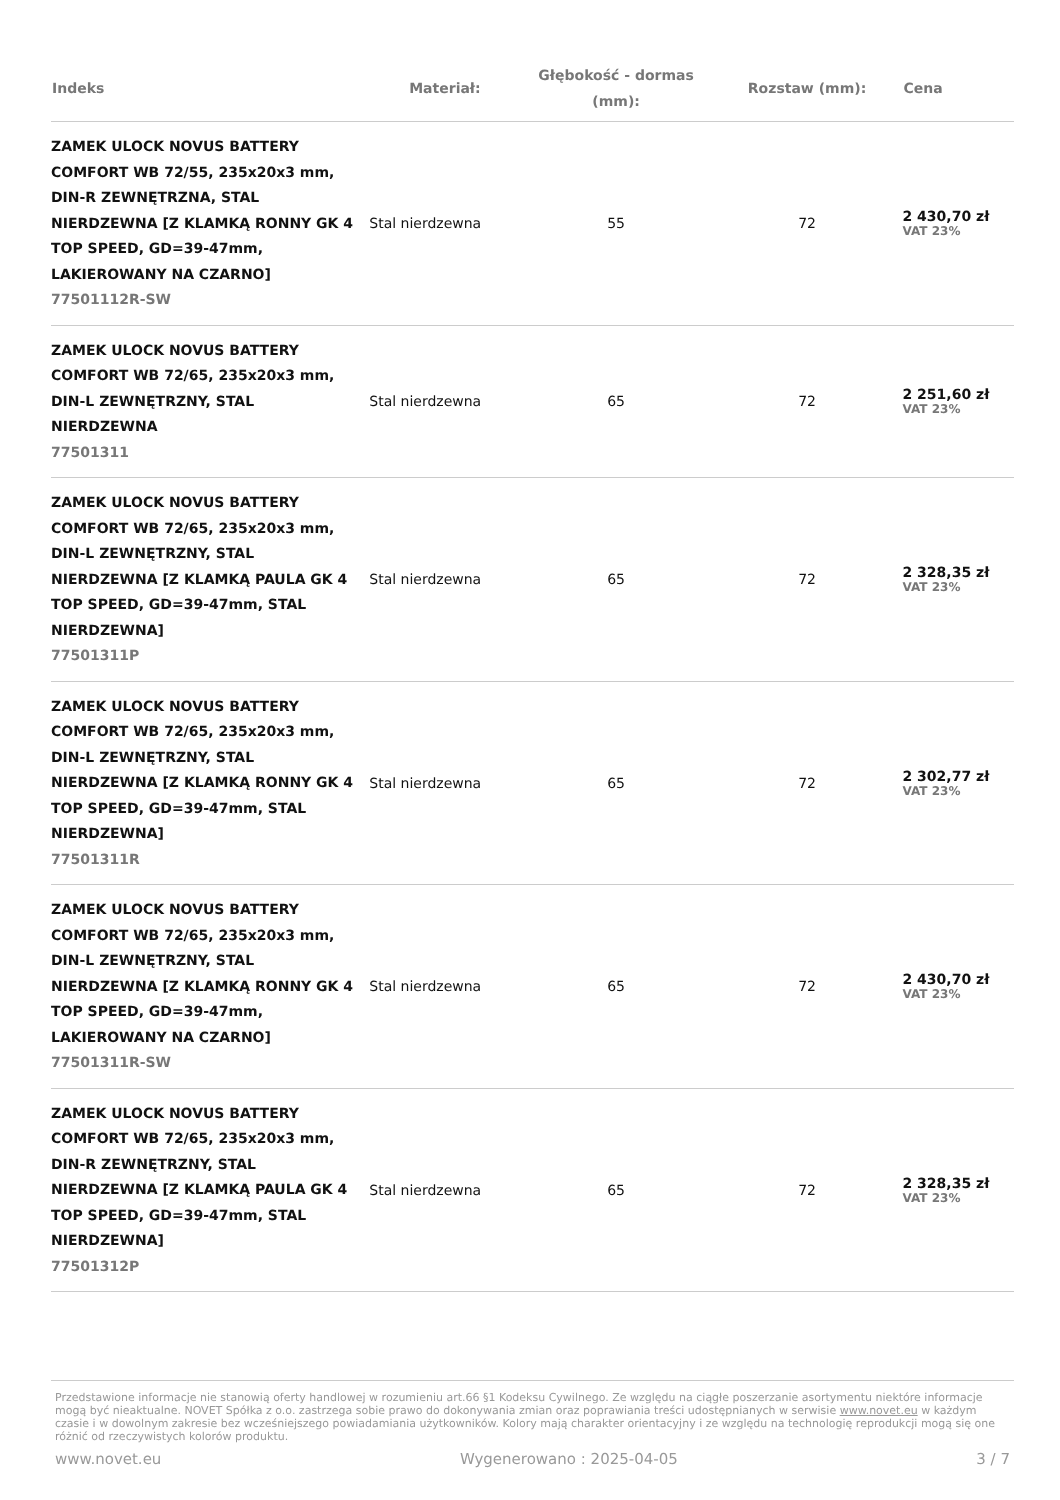| Indeks | Materiał: | Głębokość - dormas (mm): | Rozstaw (mm): | Cena |
| --- | --- | --- | --- | --- |
| ZAMEK ULOCK NOVUS BATTERY COMFORT WB 72/55, 235x20x3 mm, DIN-R ZEWNĘTRZNA, STAL NIERDZEWNA [Z KLAMKĄ RONNY GK 4 TOP SPEED, GD=39-47mm, LAKIEROWANY NA CZARNO] 77501112R-SW | Stal nierdzewna | 55 | 72 | 2 430,70 zł VAT 23% |
| ZAMEK ULOCK NOVUS BATTERY COMFORT WB 72/65, 235x20x3 mm, DIN-L ZEWNĘTRZNY, STAL NIERDZEWNA 77501311 | Stal nierdzewna | 65 | 72 | 2 251,60 zł VAT 23% |
| ZAMEK ULOCK NOVUS BATTERY COMFORT WB 72/65, 235x20x3 mm, DIN-L ZEWNĘTRZNY, STAL NIERDZEWNA [Z KLAMKĄ PAULA GK 4 TOP SPEED, GD=39-47mm, STAL NIERDZEWNA] 77501311P | Stal nierdzewna | 65 | 72 | 2 328,35 zł VAT 23% |
| ZAMEK ULOCK NOVUS BATTERY COMFORT WB 72/65, 235x20x3 mm, DIN-L ZEWNĘTRZNY, STAL NIERDZEWNA [Z KLAMKĄ RONNY GK 4 TOP SPEED, GD=39-47mm, STAL NIERDZEWNA] 77501311R | Stal nierdzewna | 65 | 72 | 2 302,77 zł VAT 23% |
| ZAMEK ULOCK NOVUS BATTERY COMFORT WB 72/65, 235x20x3 mm, DIN-L ZEWNĘTRZNY, STAL NIERDZEWNA [Z KLAMKĄ RONNY GK 4 TOP SPEED, GD=39-47mm, LAKIEROWANY NA CZARNO] 77501311R-SW | Stal nierdzewna | 65 | 72 | 2 430,70 zł VAT 23% |
| ZAMEK ULOCK NOVUS BATTERY COMFORT WB 72/65, 235x20x3 mm, DIN-R ZEWNĘTRZNY, STAL NIERDZEWNA [Z KLAMKĄ PAULA GK 4 TOP SPEED, GD=39-47mm, STAL NIERDZEWNA] 77501312P | Stal nierdzewna | 65 | 72 | 2 328,35 zł VAT 23% |
Przedstawione informacje nie stanowią oferty handlowej w rozumieniu art.66 §1 Kodeksu Cywilnego. Ze względu na ciągłe poszerzanie asortymentu niektóre informacje mogą być nieaktualne. NOVET Spółka z o.o. zastrzega sobie prawo do dokonywania zmian oraz poprawiania treści udostępnianych w serwisie www.novet.eu w każdym czasie i w dowolnym zakresie bez wcześniejszego powiadamiania użytkowników. Kolory mają charakter orientacyjny i ze względu na technologię reprodukcji mogą się one różnić od rzeczywistych kolorów produktu.
www.novet.eu Wygenerowano : 2025-04-05 3 / 7